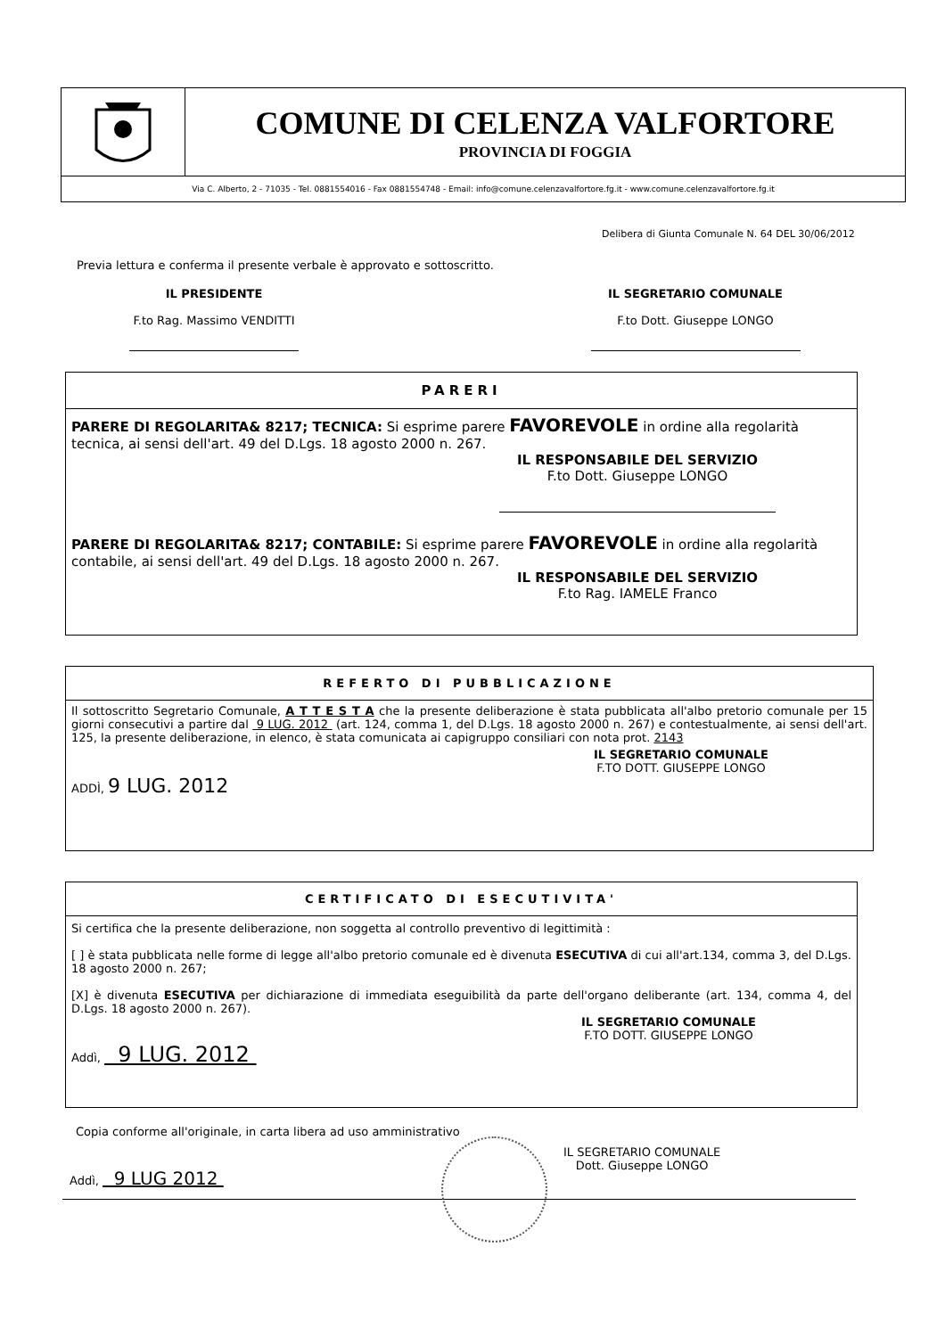COMUNE DI CELENZA VALFORTORE
PROVINCIA DI FOGGIA
Via C. Alberto, 2 - 71035 - Tel. 0881554016 - Fax 0881554748 - Email: info@comune.celenzavalfortore.fg.it - www.comune.celenzavalfortore.fg.it
Delibera di Giunta Comunale N. 64 DEL 30/06/2012
Previa lettura e conferma il presente verbale è approvato e sottoscritto.
IL PRESIDENTE
F.to Rag. Massimo VENDITTI
IL SEGRETARIO COMUNALE
F.to Dott. Giuseppe LONGO
PARERI
PARERE DI REGOLARITA& 8217; TECNICA: Si esprime parere FAVOREVOLE in ordine alla regolarità tecnica, ai sensi dell'art. 49 del D.Lgs. 18 agosto 2000 n. 267.
IL RESPONSABILE DEL SERVIZIO
F.to Dott. Giuseppe LONGO
PARERE DI REGOLARITA& 8217; CONTABILE: Si esprime parere FAVOREVOLE in ordine alla regolarità contabile, ai sensi dell'art. 49 del D.Lgs. 18 agosto 2000 n. 267.
IL RESPONSABILE DEL SERVIZIO
F.to Rag. IAMELE Franco
REFERTO DI PUBBLICAZIONE
Il sottoscritto Segretario Comunale, A T T E S T A che la presente deliberazione è stata pubblicata all'albo pretorio comunale per 15 giorni consecutivi a partire dal 9 LUG. 2012 (art. 124, comma 1, del D.Lgs. 18 agosto 2000 n. 267) e contestualmente, ai sensi dell'art. 125, la presente deliberazione, in elenco, è stata comunicata ai capigruppo consiliari con nota prot. 2143
IL SEGRETARIO COMUNALE
F.TO DOTT. GIUSEPPE LONGO
ADDÌ, 9 LUG. 2012
CERTIFICATO DI ESECUTIVITA'
Si certifica che la presente deliberazione, non soggetta al controllo preventivo di legittimità :
[ ] è stata pubblicata nelle forme di legge all'albo pretorio comunale ed è divenuta ESECUTIVA di cui all'art.134, comma 3, del D.Lgs. 18 agosto 2000 n. 267;
[X] è divenuta ESECUTIVA per dichiarazione di immediata eseguibilità da parte dell'organo deliberante (art. 134, comma 4, del D.Lgs. 18 agosto 2000 n. 267).
IL SEGRETARIO COMUNALE
F.TO DOTT. GIUSEPPE LONGO
Addì, 9 LUG. 2012
Copia conforme all'originale, in carta libera ad uso amministrativo
IL SEGRETARIO COMUNALE
Dott. Giuseppe LONGO
Addì, 9 LUG 2012